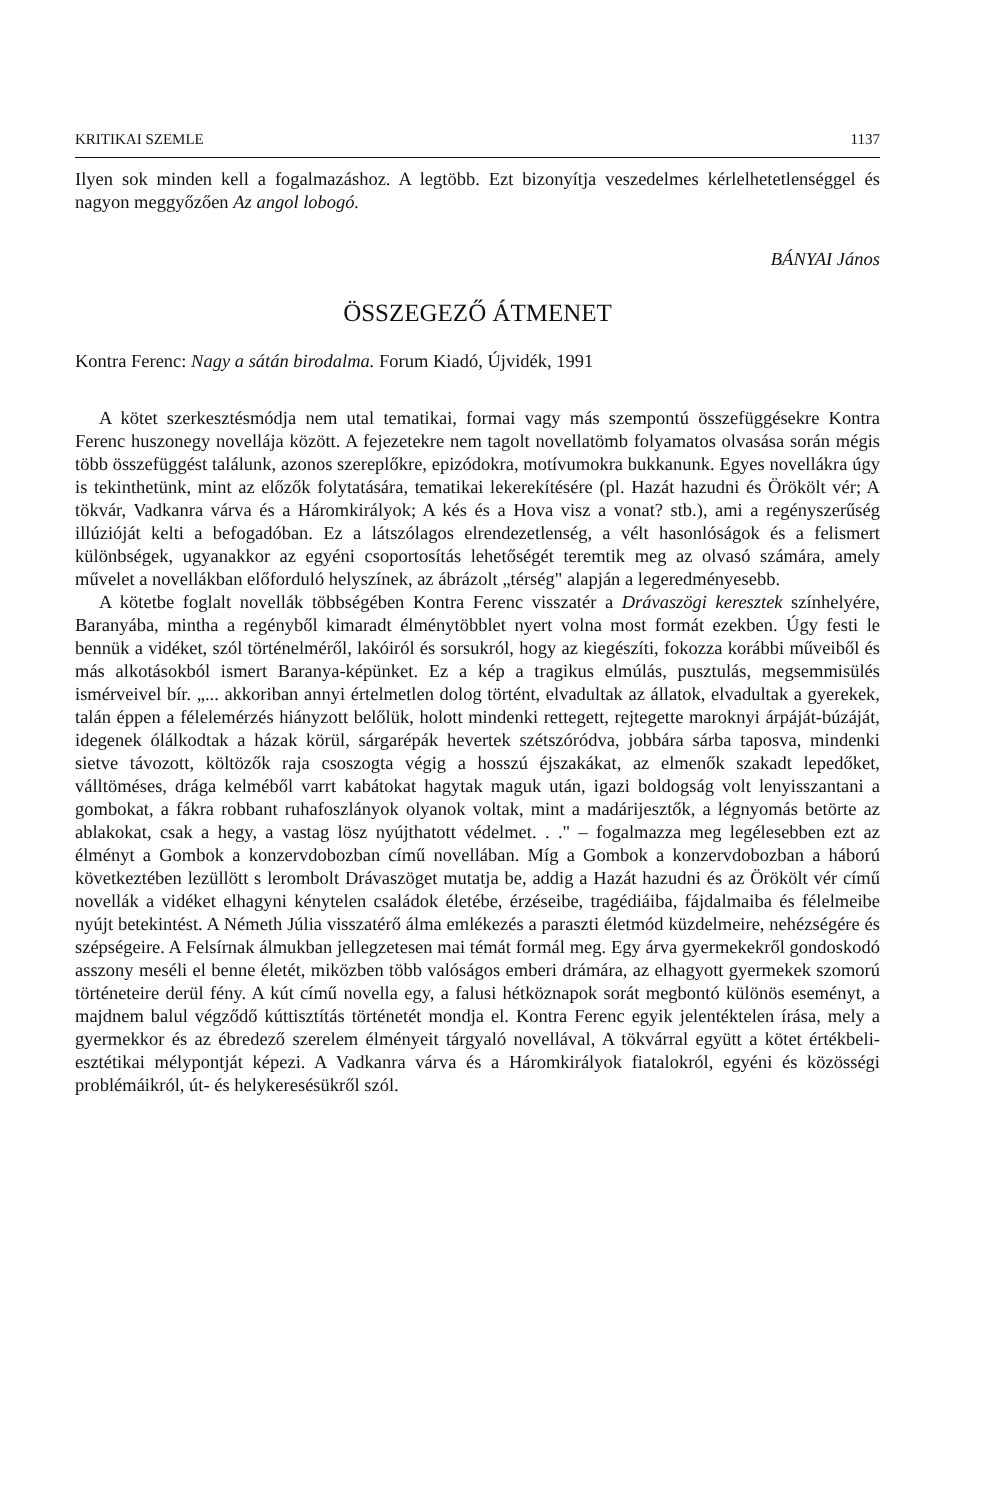KRITIKAI SZEMLE 1137
Ilyen sok minden kell a fogalmazáshoz. A legtöbb. Ezt bizonyítja veszedelmes kérlelhetetlenséggel és nagyon meggyőzően Az angol lobogó.
BÁNYAI János
ÖSSZEGEZŐ ÁTMENET
Kontra Ferenc: Nagy a sátán birodalma. Forum Kiadó, Újvidék, 1991
A kötet szerkesztésmódja nem utal tematikai, formai vagy más szempontú összefüggésekre Kontra Ferenc huszonegy novellája között. A fejezetekre nem tagolt novellatömb folyamatos olvasása során mégis több összefüggést találunk, azonos szereplőkre, epizódokra, motívumokra bukkanunk. Egyes novellákra úgy is tekinthetünk, mint az előzők folytatására, tematikai lekerekítésére (pl. Hazát hazudni és Örökölt vér; A tökvár, Vadkanra várva és a Háromkirályok; A kés és a Hova visz a vonat? stb.), ami a regényszerűség illúzióját kelti a befogadóban. Ez a látszólagos elrendezetlenség, a vélt hasonlóságok és a felismert különbségek, ugyanakkor az egyéni csoportosítás lehetőségét teremtik meg az olvasó számára, amely művelet a novellákban előforduló helyszínek, az ábrázolt „térség" alapján a legeredményesebb.
A kötetbe foglalt novellák többségében Kontra Ferenc visszatér a Drávaszögi keresztek színhelyére, Baranyába, mintha a regényből kimaradt élménytöbblet nyert volna most formát ezekben. Úgy festi le bennük a vidéket, szól történelméről, lakóiról és sorsukról, hogy az kiegészíti, fokozza korábbi műveiből és más alkotásokból ismert Baranya-képünket. Ez a kép a tragikus elmúlás, pusztulás, megsemmisülés ismérveivel bír. „... akkoriban annyi értelmetlen dolog történt, elvadultak az állatok, elvadultak a gyerekek, talán éppen a félelemérzés hiányzott belőlük, holott mindenki rettegett, rejtegette maroknyi árpáját-búzáját, idegenek ólálkodtak a házak körül, sárgarépák hevertek szétszóródva, jobbára sárba taposva, mindenki sietve távozott, költözők raja csoszogta végig a hosszú éjszakákat, az elmenők szakadt lepedőket, válltöméses, drága kelméből varrt kabátokat hagytak maguk után, igazi boldogság volt lenyisszantani a gombokat, a fákra robbant ruhafoszlányok olyanok voltak, mint a madárijesztők, a légnyomás betörte az ablakokat, csak a hegy, a vastag lösz nyújthatott védelmet. . ." – fogalmazza meg legélesebben ezt az élményt a Gombok a konzervdobozban című novellában. Míg a Gombok a konzervdobozban a háború következtében lezüllött s lerombolt Drávaszöget mutatja be, addig a Hazát hazudni és az Örökölt vér című novellák a vidéket elhagyni kénytelen családok életébe, érzéseibe, tragédiáiba, fájdalmaiba és félelmeibe nyújt betekintést. A Németh Júlia visszatérő álma emlékezés a paraszti életmód küzdelmeire, nehézségére és szépségeire. A Felsírnak álmukban jellegzetesen mai témát formál meg. Egy árva gyermekekről gondoskodó asszony meséli el benne életét, miközben több valóságos emberi drámára, az elhagyott gyermekek szomorú történeteire derül fény. A kút című novella egy, a falusi hétköznapok sorát megbontó különös eseményt, a majdnem balul végződő kúttisztítás történetét mondja el. Kontra Ferenc egyik jelentéktelen írása, mely a gyermekkor és az ébredező szerelem élményeit tárgyaló novellával, A tökvárral együtt a kötet értékbeli-esztétikai mélypontját képezi. A Vadkanra várva és a Háromkirályok fiatalokról, egyéni és közösségi problémáikról, út- és helykeresésükről szól.